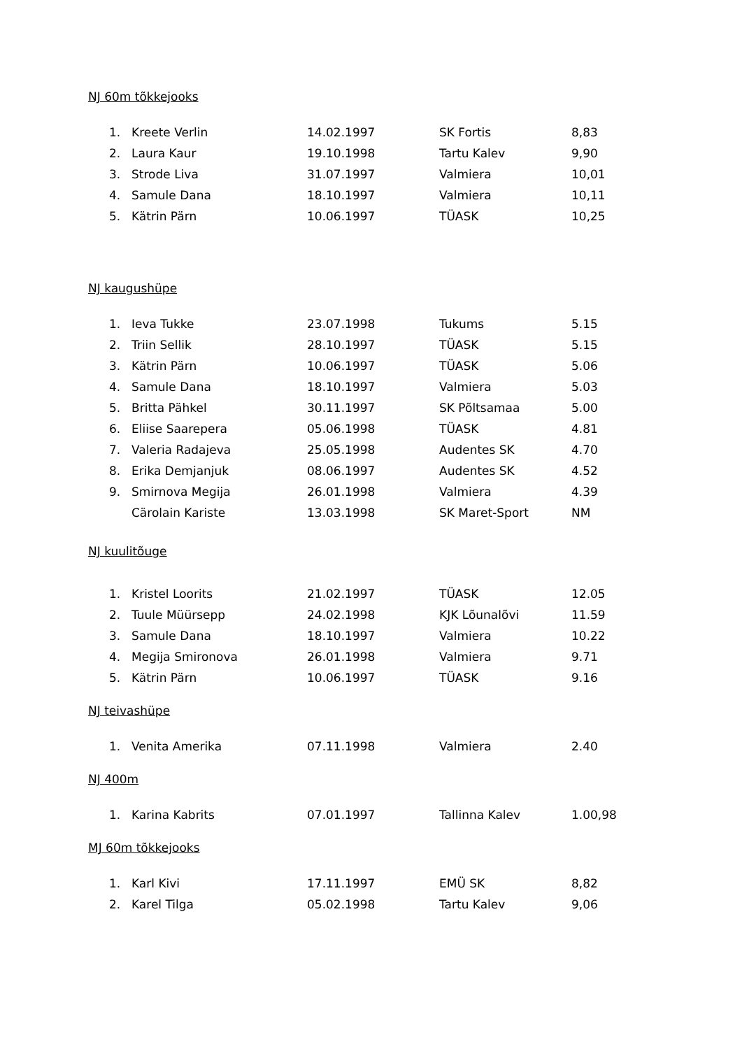NJ 60m tõkkejooks
| 1. | Kreete Verlin | 14.02.1997 | SK Fortis | 8,83 |
| 2. | Laura Kaur | 19.10.1998 | Tartu Kalev | 9,90 |
| 3. | Strode Liva | 31.07.1997 | Valmiera | 10,01 |
| 4. | Samule Dana | 18.10.1997 | Valmiera | 10,11 |
| 5. | Kätrin Pärn | 10.06.1997 | TÜASK | 10,25 |
NJ kaugushüpe
| 1. | Ieva Tukke | 23.07.1998 | Tukums | 5.15 |
| 2. | Triin Sellik | 28.10.1997 | TÜASK | 5.15 |
| 3. | Kätrin Pärn | 10.06.1997 | TÜASK | 5.06 |
| 4. | Samule Dana | 18.10.1997 | Valmiera | 5.03 |
| 5. | Britta Pähkel | 30.11.1997 | SK Põltsamaa | 5.00 |
| 6. | Eliise Saarepera | 05.06.1998 | TÜASK | 4.81 |
| 7. | Valeria Radajeva | 25.05.1998 | Audentes SK | 4.70 |
| 8. | Erika Demjanjuk | 08.06.1997 | Audentes SK | 4.52 |
| 9. | Smirnova Megija | 26.01.1998 | Valmiera | 4.39 |
| | Cärolain Kariste | 13.03.1998 | SK Maret-Sport | NM |
NJ kuulitõuge
| 1. | Kristel Loorits | 21.02.1997 | TÜASK | 12.05 |
| 2. | Tuule Müürsepp | 24.02.1998 | KJK Lõunalõvi | 11.59 |
| 3. | Samule Dana | 18.10.1997 | Valmiera | 10.22 |
| 4. | Megija Smironova | 26.01.1998 | Valmiera | 9.71 |
| 5. | Kätrin Pärn | 10.06.1997 | TÜASK | 9.16 |
NJ teivashüpe
| 1. | Venita Amerika | 07.11.1998 | Valmiera | 2.40 |
NJ 400m
| 1. | Karina Kabrits | 07.01.1997 | Tallinna Kalev | 1.00,98 |
MJ 60m tõkkejooks
| 1. | Karl Kivi | 17.11.1997 | EMÜ SK | 8,82 |
| 2. | Karel Tilga | 05.02.1998 | Tartu Kalev | 9,06 |